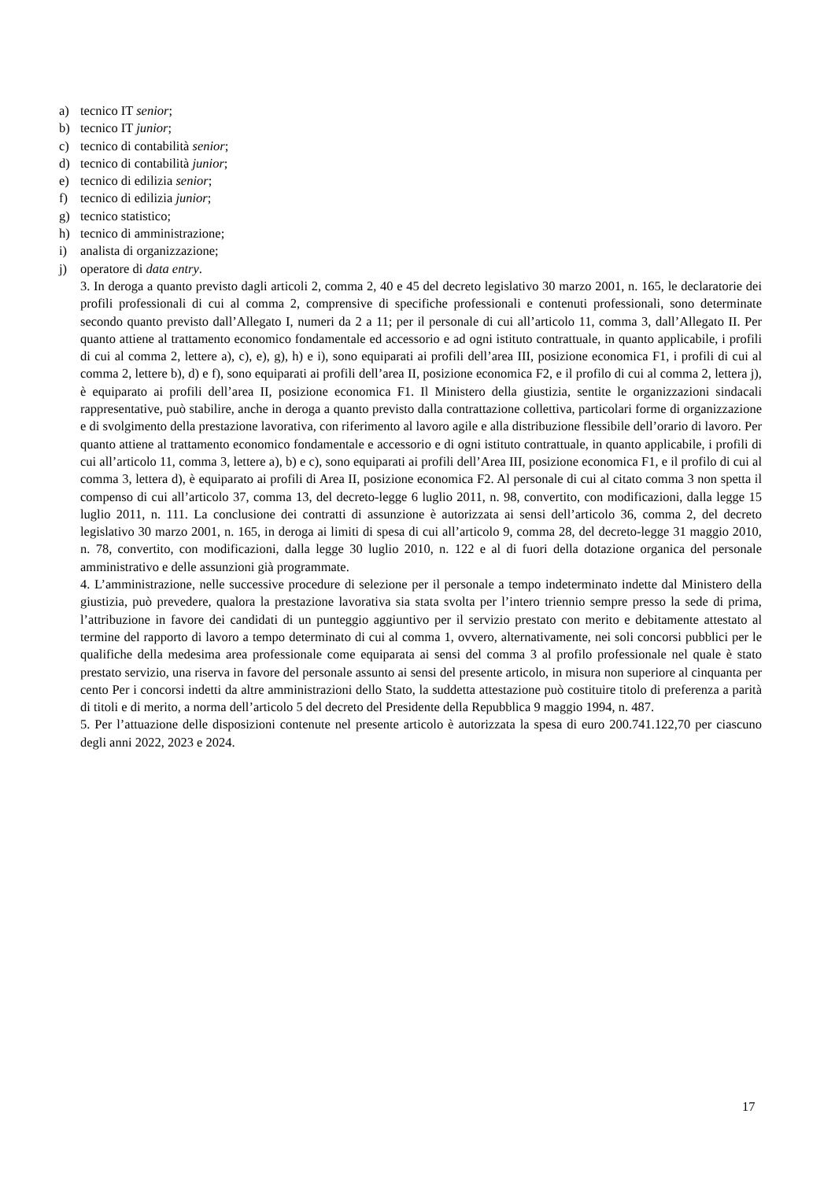a) tecnico IT senior;
b) tecnico IT junior;
c) tecnico di contabilità senior;
d) tecnico di contabilità junior;
e) tecnico di edilizia senior;
f) tecnico di edilizia junior;
g) tecnico statistico;
h) tecnico di amministrazione;
i) analista di organizzazione;
j) operatore di data entry.
3. In deroga a quanto previsto dagli articoli 2, comma 2, 40 e 45 del decreto legislativo 30 marzo 2001, n. 165, le declaratorie dei profili professionali di cui al comma 2, comprensive di specifiche professionali e contenuti professionali, sono determinate secondo quanto previsto dall’Allegato I, numeri da 2 a 11; per il personale di cui all’articolo 11, comma 3, dall’Allegato II. Per quanto attiene al trattamento economico fondamentale ed accessorio e ad ogni istituto contrattuale, in quanto applicabile, i profili di cui al comma 2, lettere a), c), e), g), h) e i), sono equiparati ai profili dell’area III, posizione economica F1, i profili di cui al comma 2, lettere b), d) e f), sono equiparati ai profili dell’area II, posizione economica F2, e il profilo di cui al comma 2, lettera j), è equiparato ai profili dell’area II, posizione economica F1. Il Ministero della giustizia, sentite le organizzazioni sindacali rappresentative, può stabilire, anche in deroga a quanto previsto dalla contrattazione collettiva, particolari forme di organizzazione e di svolgimento della prestazione lavorativa, con riferimento al lavoro agile e alla distribuzione flessibile dell’orario di lavoro. Per quanto attiene al trattamento economico fondamentale e accessorio e di ogni istituto contrattuale, in quanto applicabile, i profili di cui all’articolo 11, comma 3, lettere a), b) e c), sono equiparati ai profili dell’Area III, posizione economica F1, e il profilo di cui al comma 3, lettera d), è equiparato ai profili di Area II, posizione economica F2. Al personale di cui al citato comma 3 non spetta il compenso di cui all’articolo 37, comma 13, del decreto-legge 6 luglio 2011, n. 98, convertito, con modificazioni, dalla legge 15 luglio 2011, n. 111. La conclusione dei contratti di assunzione è autorizzata ai sensi dell’articolo 36, comma 2, del decreto legislativo 30 marzo 2001, n. 165, in deroga ai limiti di spesa di cui all’articolo 9, comma 28, del decreto-legge 31 maggio 2010, n. 78, convertito, con modificazioni, dalla legge 30 luglio 2010, n. 122 e al di fuori della dotazione organica del personale amministrativo e delle assunzioni già programmate.
4. L’amministrazione, nelle successive procedure di selezione per il personale a tempo indeterminato indette dal Ministero della giustizia, può prevedere, qualora la prestazione lavorativa sia stata svolta per l’intero triennio sempre presso la sede di prima, l’attribuzione in favore dei candidati di un punteggio aggiuntivo per il servizio prestato con merito e debitamente attestato al termine del rapporto di lavoro a tempo determinato di cui al comma 1, ovvero, alternativamente, nei soli concorsi pubblici per le qualifiche della medesima area professionale come equiparata ai sensi del comma 3 al profilo professionale nel quale è stato prestato servizio, una riserva in favore del personale assunto ai sensi del presente articolo, in misura non superiore al cinquanta per cento Per i concorsi indetti da altre amministrazioni dello Stato, la suddetta attestazione può costituire titolo di preferenza a parità di titoli e di merito, a norma dell’articolo 5 del decreto del Presidente della Repubblica 9 maggio 1994, n. 487.
5. Per l’attuazione delle disposizioni contenute nel presente articolo è autorizzata la spesa di euro 200.741.122,70 per ciascuno degli anni 2022, 2023 e 2024.
17